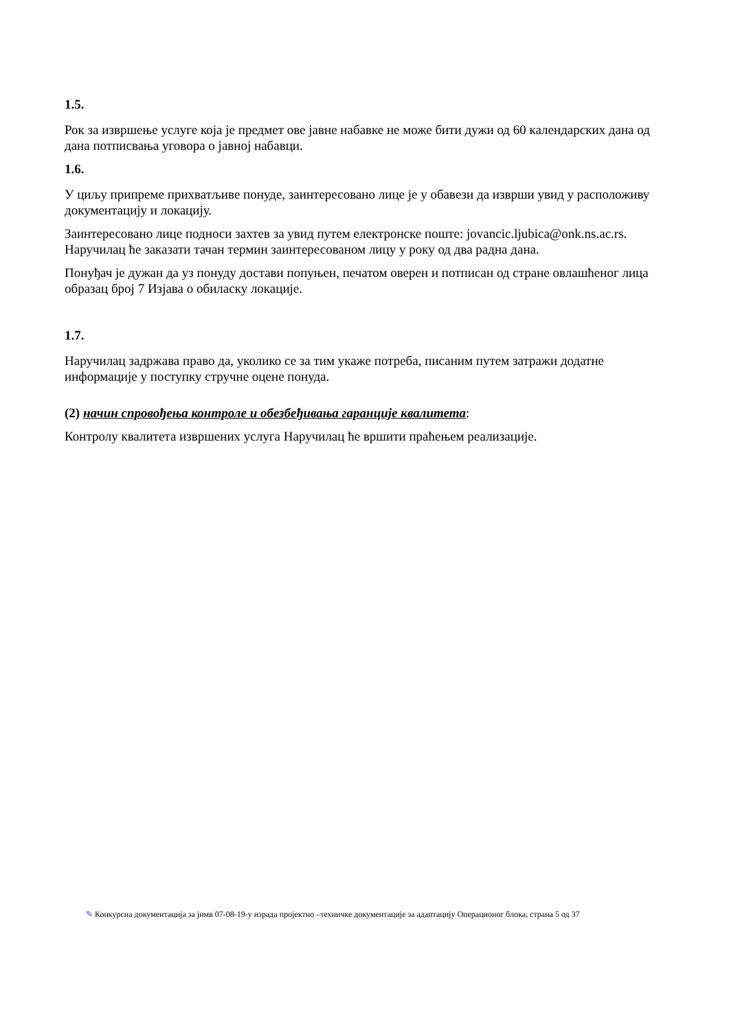1.5.
Рок за извршење услуге која је предмет ове јавне набавке не може бити дужи од 60 календарских дана од дана потписвања уговора о јавној набавци.
1.6.
У циљу припреме прихватљиве понуде, заинтересовано лице је у обавези да изврши увид у расположиву документацију и локацију.
Заинтересовано лице подноси захтев за увид путем електронске поште: jovancic.ljubica@onk.ns.ac.rs. Наручилац ће заказати тачан термин заинтересованом лицу у року од два радна дана.
Понуђач је дужан да уз понуду достави попуњен, печатом оверен и потписан од стране овлашћеног лица образац број 7 Изјава о обиласку локације.
1.7.
Наручилац задржава право да, уколико се за тим укаже потреба, писаним путем затражи додатне информације у поступку стручне оцене понуда.
(2) начин спровођења контроле и обезбеђивања гаранције квалитета:
Контролу квалитета извршених услуга Наручилац ће вршити праћењем реализације.
✎ Конкурсна документација за јнмв 07-08-19-у израда пројектно –техничке документације за адаптацију Операционог блока, страна 5 од 37